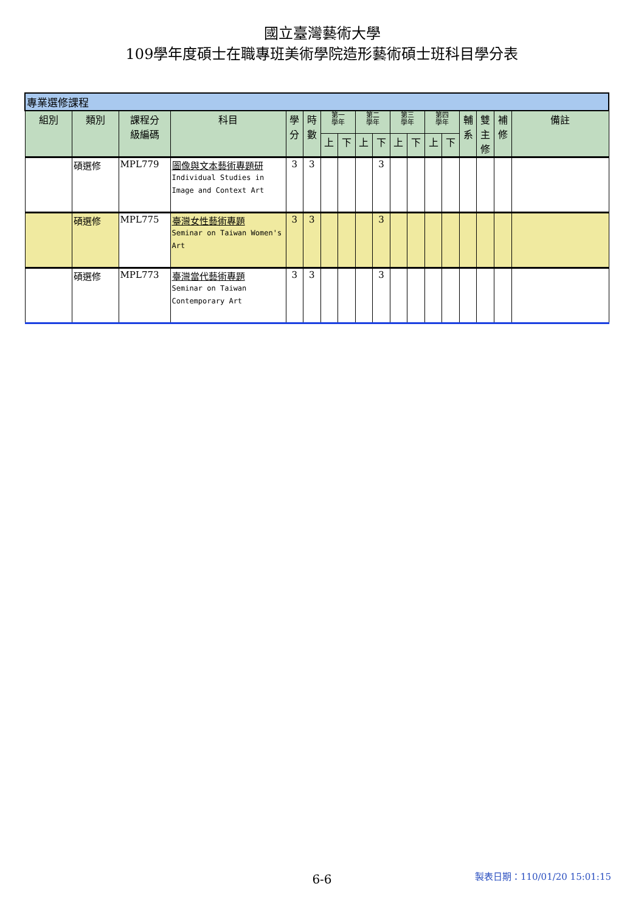國立臺灣藝術大學
109學年度碩士在職專班美術學院造形藝術碩士班科目學分表
| 專業選修課程 | | | | | | | | | | | | | | | | | |
| 組別 | 類別 | 課程分 級編碼 | 科目 | 學 分 | 時 數 | 第一 學年 | | 第二 學年 | | 第三 學年 | | 第四 學年 | | 輔 系 | 雙 主 修 | 補 修 | 備註 |
| | | | | | | 上 | 下 | 上 | 下 | 上 | 下 | 上 | 下 | | | | |
| | 碩選修 | MPL779 | 圖像與文本藝術專題研 Individual Studies in Image and Context Art | 3 | 3 | | | | 3 | | | | | | | | |
| | 碩選修 | MPL775 | 臺灣女性藝術專題 Seminar on Taiwan Women's Art | 3 | 3 | | | | 3 | | | | | | | | |
| | 碩選修 | MPL773 | 臺灣當代藝術專題 Seminar on Taiwan Contemporary Art | 3 | 3 | | | | 3 | | | | | | | | |
6-6 製表日期：110/01/20 15:01:15